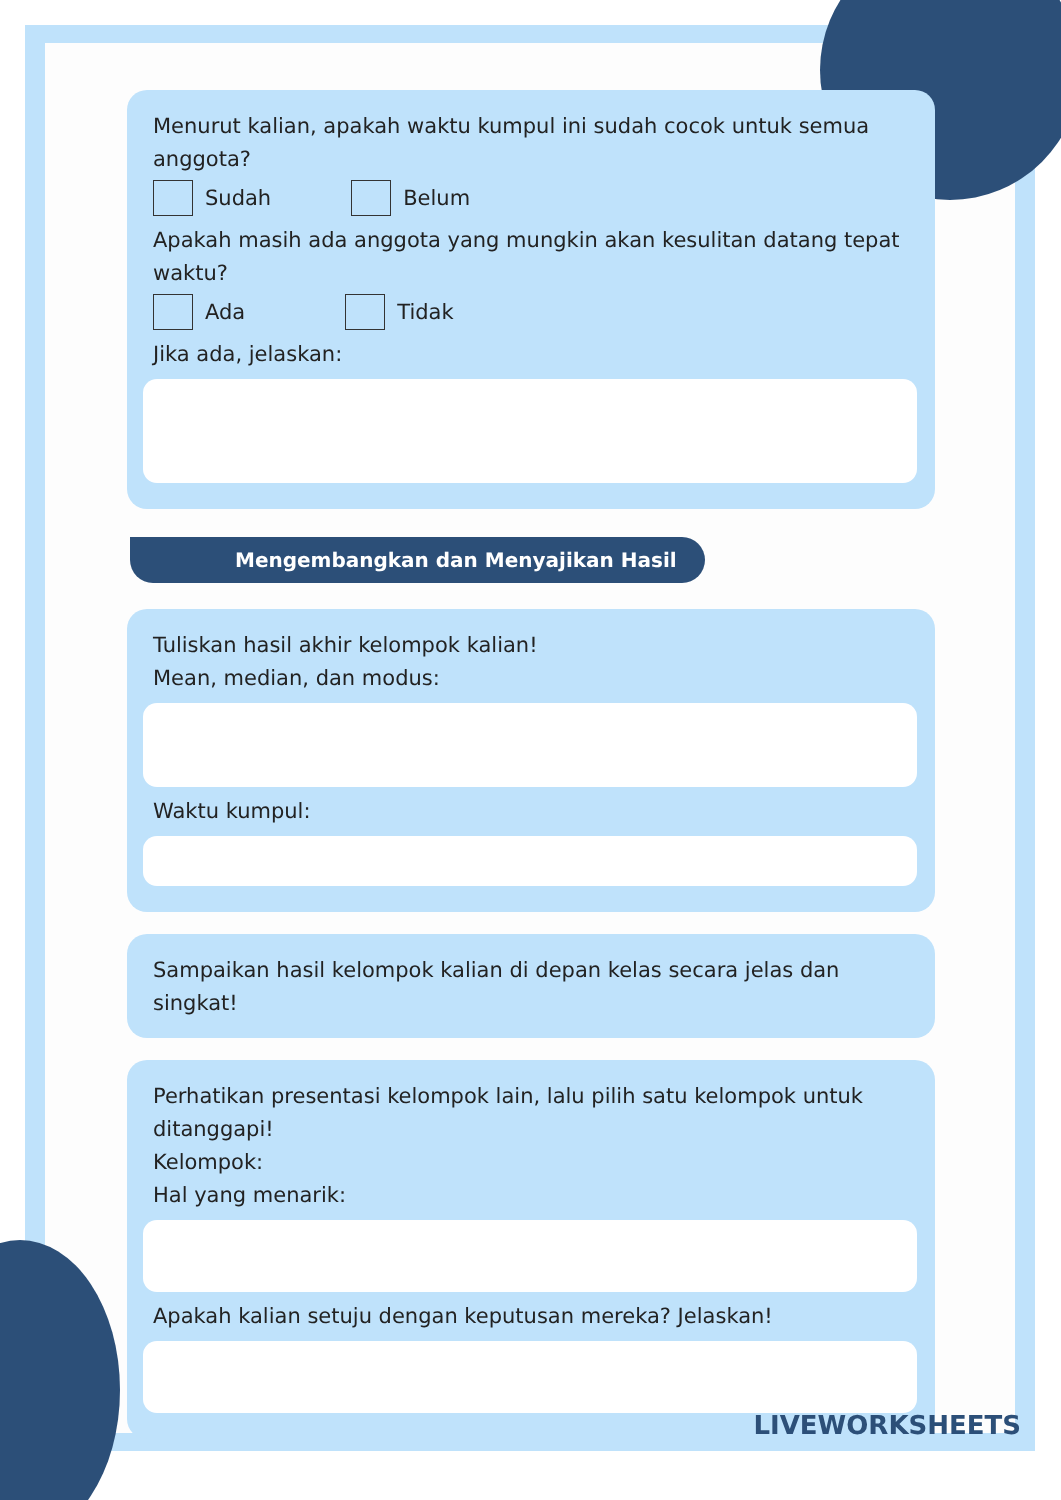Menurut kalian, apakah waktu kumpul ini sudah cocok untuk semua anggota?
Sudah Belum
Apakah masih ada anggota yang mungkin akan kesulitan datang tepat waktu?
Ada Tidak
Jika ada, jelaskan:
Mengembangkan dan Menyajikan Hasil
Tuliskan hasil akhir kelompok kalian!
Mean, median, dan modus:
Waktu kumpul:
Sampaikan hasil kelompok kalian di depan kelas secara jelas dan singkat!
Perhatikan presentasi kelompok lain, lalu pilih satu kelompok untuk ditanggapi!
Kelompok:
Hal yang menarik:
Apakah kalian setuju dengan keputusan mereka? Jelaskan!
LIVEWORKSHEETS